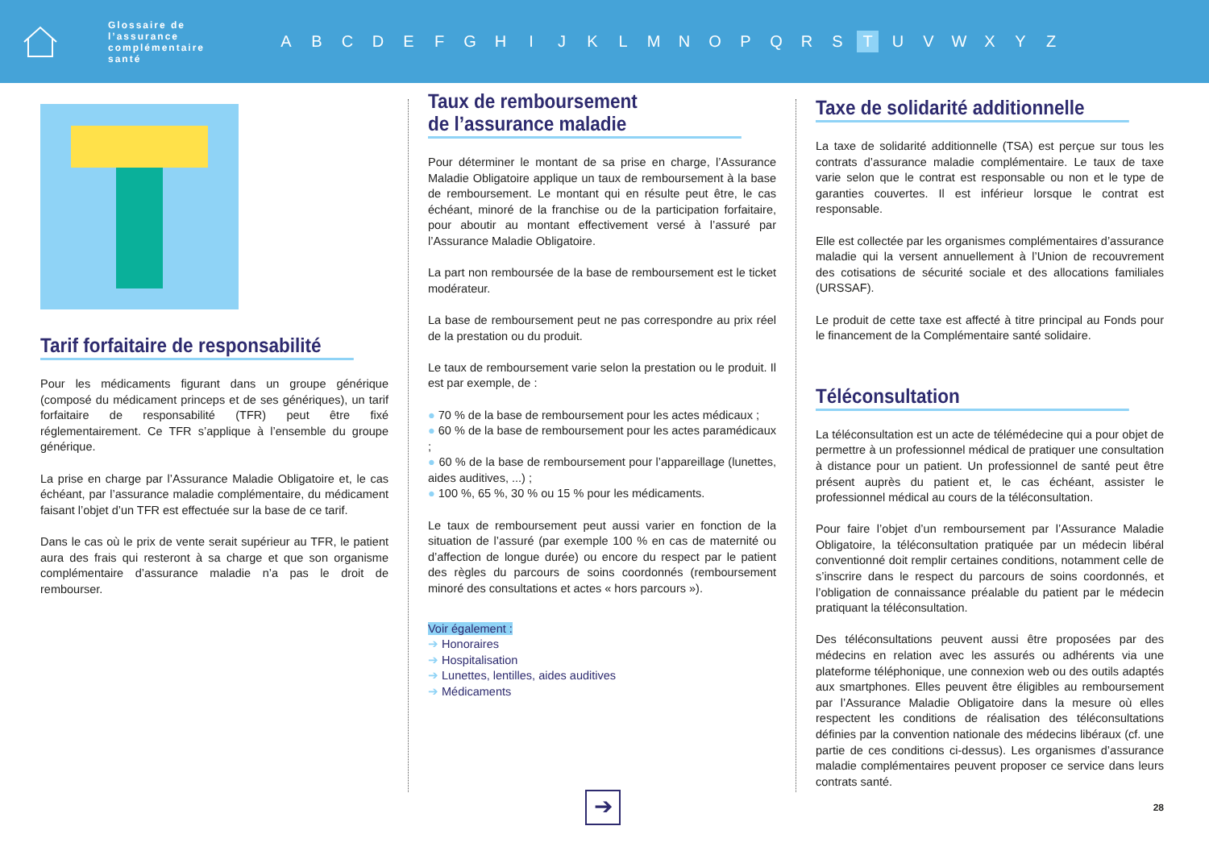Glossaire de l’assurance complémentaire santé
A B C D E F G H I J K L M N O P Q R S T U V W X Y Z
Tarif forfaitaire de responsabilité
Pour les médicaments figurant dans un groupe générique (composé du médicament princeps et de ses génériques), un tarif forfaitaire de responsabilité (TFR) peut être fixé réglementairement. Ce TFR s’applique à l’ensemble du groupe générique.
La prise en charge par l’Assurance Maladie Obligatoire et, le cas échéant, par l’assurance maladie complémentaire, du médicament faisant l’objet d’un TFR est effectuée sur la base de ce tarif.
Dans le cas où le prix de vente serait supérieur au TFR, le patient aura des frais qui resteront à sa charge et que son organisme complémentaire d’assurance maladie n’a pas le droit de rembourser.
Taux de remboursement
de l’assurance maladie
Pour déterminer le montant de sa prise en charge, l’Assurance Maladie Obligatoire applique un taux de remboursement à la base de remboursement. Le montant qui en résulte peut être, le cas échéant, minoré de la franchise ou de la participation forfaitaire, pour aboutir au montant effectivement versé à l’assuré par l’Assurance Maladie Obligatoire.
La part non remboursée de la base de remboursement est le ticket modérateur.
La base de remboursement peut ne pas correspondre au prix réel de la prestation ou du produit.
Le taux de remboursement varie selon la prestation ou le produit. Il est par exemple, de :
● 70 % de la base de remboursement pour les actes médicaux ;
● 60 % de la base de remboursement pour les actes paramédicaux ;
● 60 % de la base de remboursement pour l’appareillage (lunettes, aides auditives, ...) ;
● 100 %, 65 %, 30 % ou 15 % pour les médicaments.
Le taux de remboursement peut aussi varier en fonction de la situation de l’assuré (par exemple 100 % en cas de maternité ou d’affection de longue durée) ou encore du respect par le patient des règles du parcours de soins coordonnés (remboursement minoré des consultations et actes « hors parcours »).
Voir également :
➔ Honoraires
➔ Hospitalisation
➔ Lunettes, lentilles, aides auditives
➔ Médicaments
Taxe de solidarité additionnelle
La taxe de solidarité additionnelle (TSA) est perçue sur tous les contrats d’assurance maladie complémentaire. Le taux de taxe varie selon que le contrat est responsable ou non et le type de garanties couvertes. Il est inférieur lorsque le contrat est responsable.
Elle est collectée par les organismes complémentaires d’assurance maladie qui la versent annuellement à l’Union de recouvrement des cotisations de sécurité sociale et des allocations familiales (URSSAF).
Le produit de cette taxe est affecté à titre principal au Fonds pour le financement de la Complémentaire santé solidaire.
Téléconsultation
La téléconsultation est un acte de télémédecine qui a pour objet de permettre à un professionnel médical de pratiquer une consultation à distance pour un patient. Un professionnel de santé peut être présent auprès du patient et, le cas échéant, assister le professionnel médical au cours de la téléconsultation.
Pour faire l’objet d’un remboursement par l’Assurance Maladie Obligatoire, la téléconsultation pratiquée par un médecin libéral conventionné doit remplir certaines conditions, notamment celle de s’inscrire dans le respect du parcours de soins coordonnés, et l’obligation de connaissance préalable du patient par le médecin pratiquant la téléconsultation.
Des téléconsultations peuvent aussi être proposées par des médecins en relation avec les assurés ou adhérents via une plateforme téléphonique, une connexion web ou des outils adaptés aux smartphones. Elles peuvent être éligibles au remboursement par l’Assurance Maladie Obligatoire dans la mesure où elles respectent les conditions de réalisation des téléconsultations définies par la convention nationale des médecins libéraux (cf. une partie de ces conditions ci-dessus). Les organismes d’assurance maladie complémentaires peuvent proposer ce service dans leurs contrats santé.
➔
28